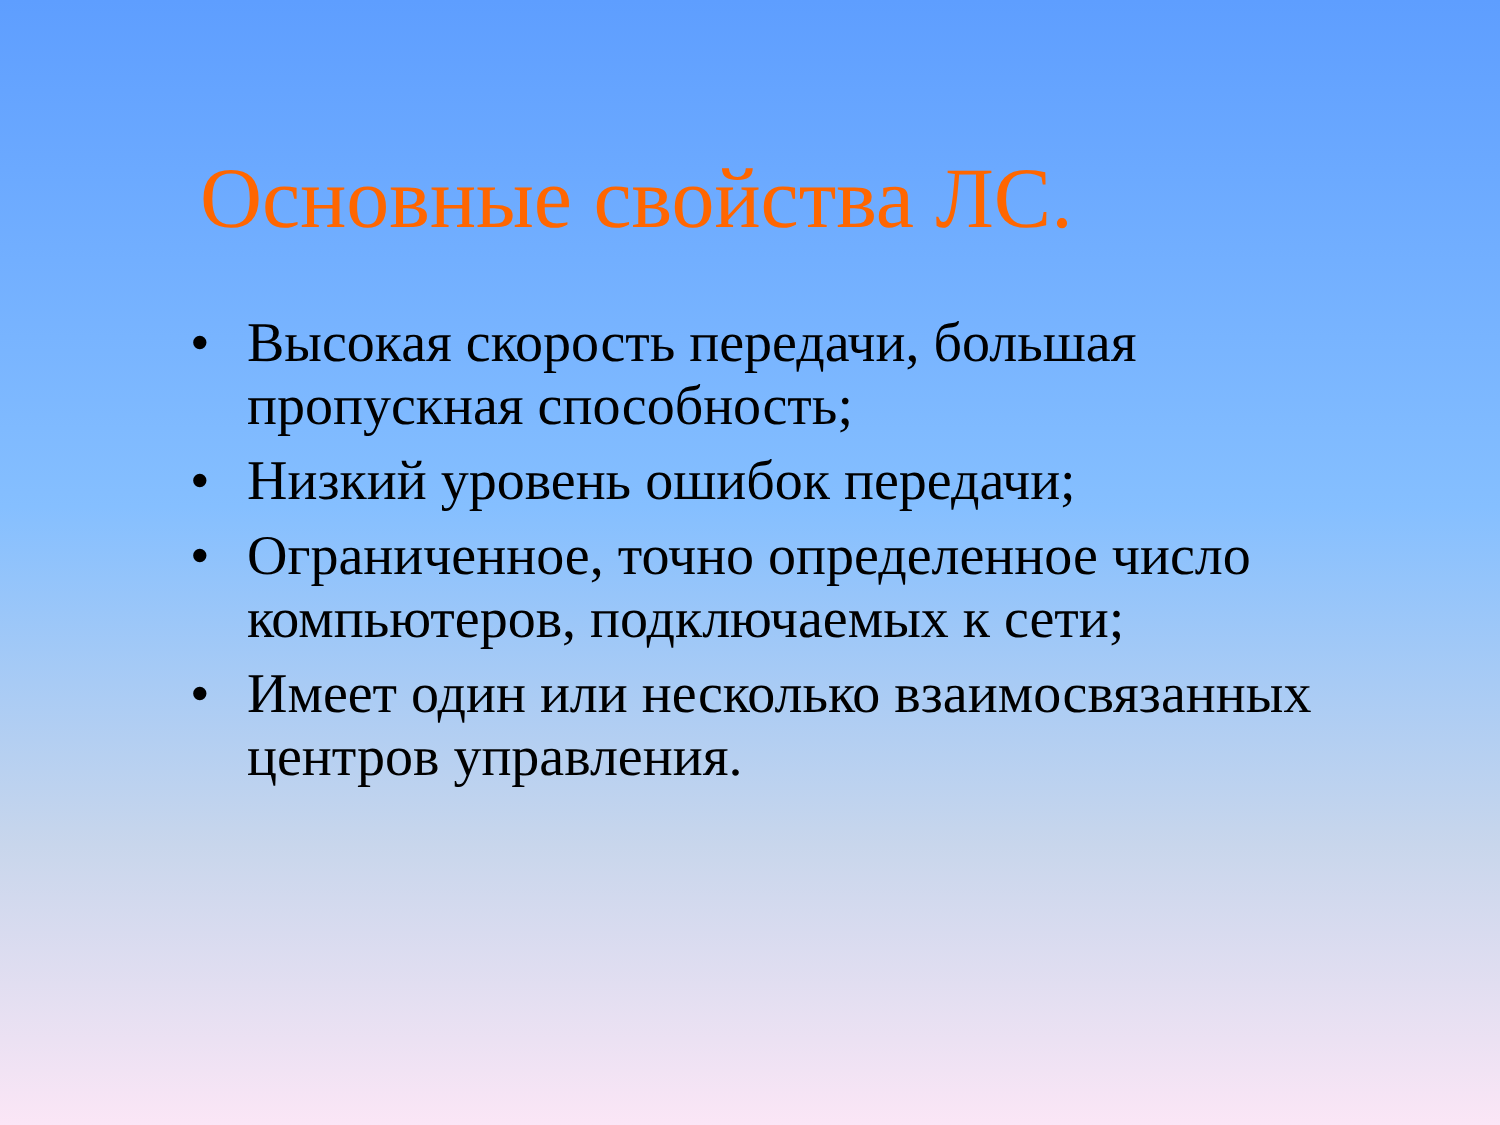Основные свойства ЛС.
• Высокая скорость передачи, большая пропускная способность;
• Низкий уровень ошибок передачи;
• Ограниченное, точно определенное число компьютеров, подключаемых к сети;
• Имеет один или несколько взаимосвязанных центров управления.